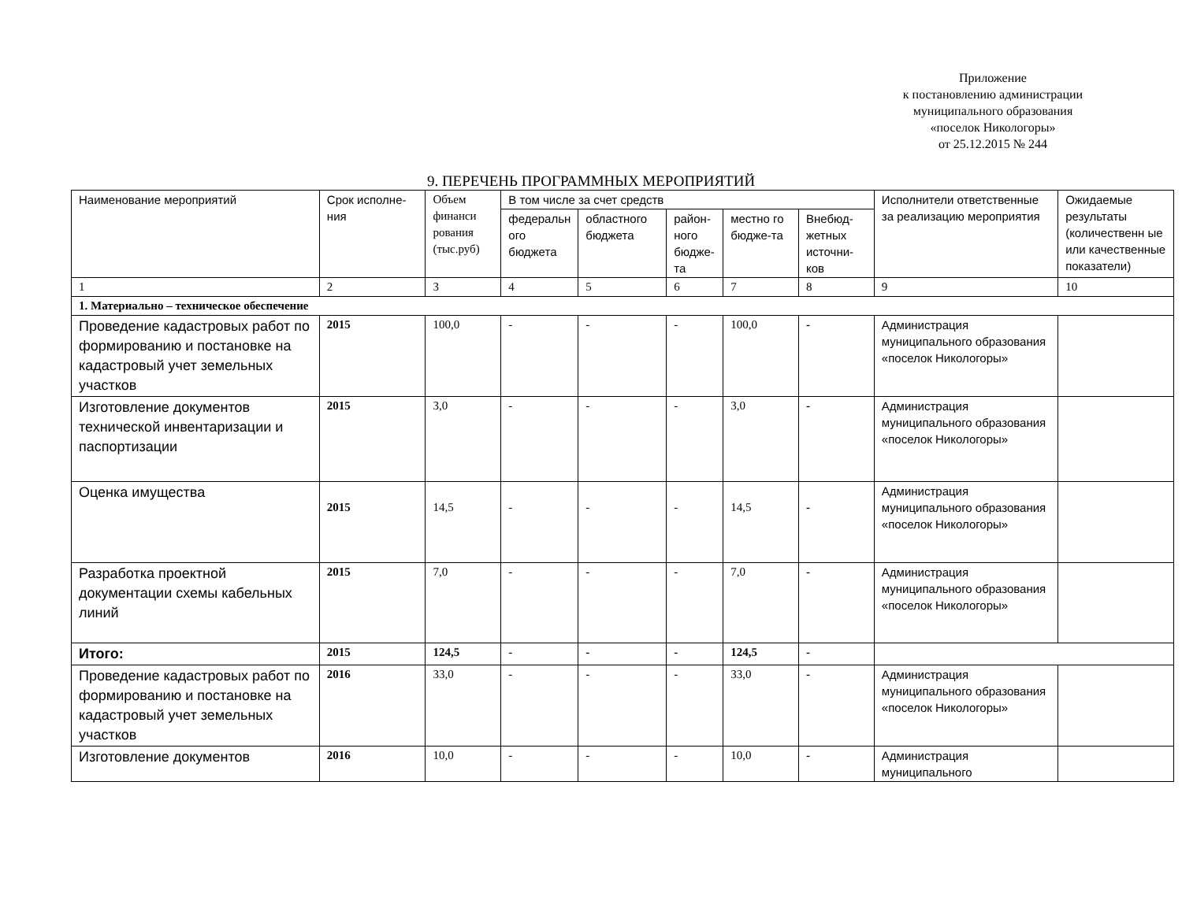Приложение
к постановлению администрации
муниципального образования
«поселок Никологоры»
от 25.12.2015 № 244
9. ПЕРЕЧЕНЬ ПРОГРАММНЫХ МЕРОПРИЯТИЙ
| Наименование мероприятий | Срок исполне-ния | Объем финанси рования (тыс.руб) | В том числе за счет средств | | | | | Исполнители ответственные за реализацию мероприятия | Ожидаемые результаты (количественн ые или качественные показатели) |
| | | | федеральн ого бюджета | областного бюджета | район-ного бюдже-та | местно го бюдже-та | Внебюд-жетных источни-ков | | |
| 1 | 2 | 3 | 4 | 5 | 6 | 7 | 8 | 9 | 10 |
| 1. Материально – техническое обеспечение | | | | | | | | | |
| Проведение кадастровых работ по формированию и постановке на кадастровый учет земельных участков | 2015 | 100,0 | - | - | - | 100,0 | - | Администрация муниципального образования «поселок Никологоры» | |
| Изготовление документов технической инвентаризации и паспортизации | 2015 | 3,0 | - | - | - | 3,0 | - | Администрация муниципального образования «поселок Никологоры» | |
| Оценка имущества | 2015 | 14,5 | - | - | - | 14,5 | - | Администрация муниципального образования «поселок Никологоры» | |
| Разработка проектной документации схемы кабельных линий | 2015 | 7,0 | - | - | - | 7,0 | - | Администрация муниципального образования «поселок Никологоры» | |
| Итого: | 2015 | 124,5 | - | - | - | 124,5 | - | | |
| Проведение кадастровых работ по формированию и постановке на кадастровый учет земельных участков | 2016 | 33,0 | - | - | - | 33,0 | - | Администрация муниципального образования «поселок Никологоры» | |
| Изготовление документов | 2016 | 10,0 | - | - | - | 10,0 | - | Администрация муниципального | |